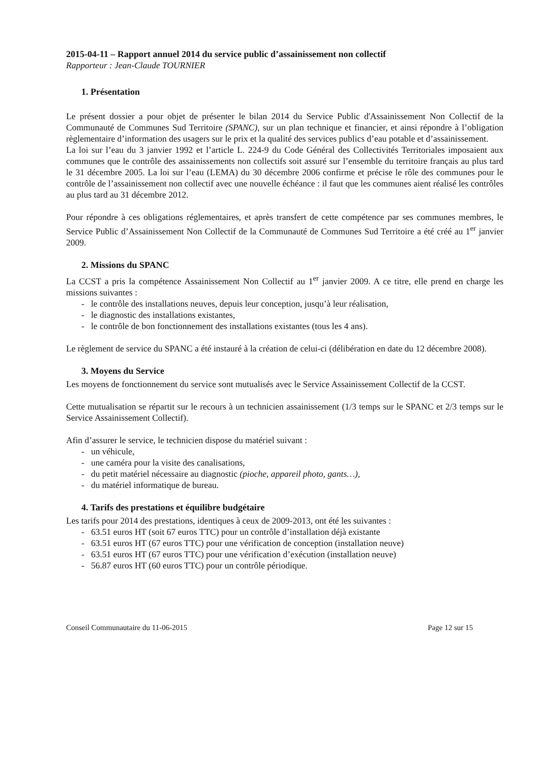2015-04-11 – Rapport annuel 2014 du service public d’assainissement non collectif
Rapporteur : Jean-Claude TOURNIER
1. Présentation
Le présent dossier a pour objet de présenter le bilan 2014 du Service Public d'Assainissement Non Collectif de la Communauté de Communes Sud Territoire (SPANC), sur un plan technique et financier, et ainsi répondre à l’obligation règlementaire d’information des usagers sur le prix et la qualité des services publics d’eau potable et d’assainissement.
La loi sur l’eau du 3 janvier 1992 et l’article L. 224-9 du Code Général des Collectivités Territoriales imposaient aux communes que le contrôle des assainissements non collectifs soit assuré sur l’ensemble du territoire français au plus tard le 31 décembre 2005. La loi sur l’eau (LEMA) du 30 décembre 2006 confirme et précise le rôle des communes pour le contrôle de l’assainissement non collectif avec une nouvelle échéance : il faut que les communes aient réalisé les contrôles au plus tard au 31 décembre 2012.
Pour répondre à ces obligations réglementaires, et après transfert de cette compétence par ses communes membres, le Service Public d’Assainissement Non Collectif de la Communauté de Communes Sud Territoire a été créé au 1<sup>er</sup> janvier 2009.
2. Missions du SPANC
La CCST a pris la compétence Assainissement Non Collectif au 1<sup>er</sup> janvier 2009. A ce titre, elle prend en charge les missions suivantes :
- le contrôle des installations neuves, depuis leur conception, jusqu’à leur réalisation,
- le diagnostic des installations existantes,
- le contrôle de bon fonctionnement des installations existantes (tous les 4 ans).
Le règlement de service du SPANC a été instauré à la création de celui-ci (délibération en date du 12 décembre 2008).
3. Moyens du Service
Les moyens de fonctionnement du service sont mutualisés avec le Service Assainissement Collectif de la CCST.
Cette mutualisation se répartit sur le recours à un technicien assainissement (1/3 temps sur le SPANC et 2/3 temps sur le Service Assainissement Collectif).
Afin d’assurer le service, le technicien dispose du matériel suivant :
- un véhicule,
- une caméra pour la visite des canalisations,
- du petit matériel nécessaire au diagnostic (pioche, appareil photo, gants…),
- du matériel informatique de bureau.
4. Tarifs des prestations et équilibre budgétaire
Les tarifs pour 2014 des prestations, identiques à ceux de 2009-2013, ont été les suivantes :
- 63.51 euros HT (soit 67 euros TTC) pour un contrôle d’installation déjà existante
- 63.51 euros HT (67 euros TTC) pour une vérification de conception (installation neuve)
- 63.51 euros HT (67 euros TTC) pour une vérification d’exécution (installation neuve)
- 56.87 euros HT (60 euros TTC) pour un contrôle périodique.
Conseil Communautaire du 11-06-2015 Page 12 sur 15